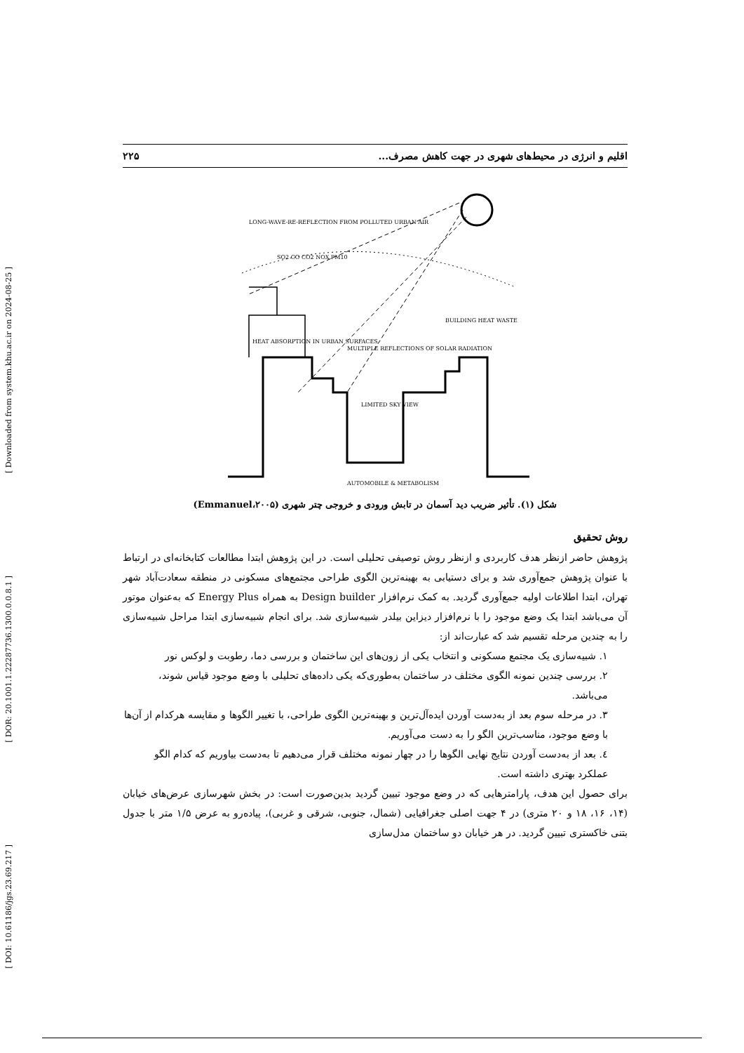[ Downloaded from system.khu.ac.ir on 2024-08-25 ]
[ DOR: 20.1001.1.22287736.1300.0.0.8.1 ]
[ DOI: 10.61186/jgs.23.69.217 ]
اقلیم و انرژی در محیط‌های شهری در جهت کاهش مصرف... ۲۲۵
LONG-WAVE-RE-REFLECTION FROM POLLUTED URBAN AIR
HEAT ABSORPTION IN URBAN SURFACES
MULTIPLE REFLECTIONS OF SOLAR RADIATION
BUILDING HEAT WASTE
LIMITED SKY VIEW
AUTOMOBILE & METABOLISM
SO2 CO CO2 NOX PM10
شکل (۱). تأثیر ضریب دید آسمان در تابش ورودی و خروجی چتر شهری (Emmanuel،۲۰۰۵)
روش تحقیق
پژوهش حاضر ازنظر هدف کاربردی و ازنظر روش توصیفی تحلیلی است. در این پژوهش ابتدا مطالعات کتابخانه‌ای در ارتباط با عنوان پژوهش جمع‌آوری شد و برای دستیابی به بهینه‌ترین الگوی طراحی مجتمع‌های مسکونی در منطقه سعادت‌آباد شهر تهران، ابتدا اطلاعات اولیه جمع‌آوری گردید. به کمک نرم‌افزار Design builder به همراه Energy Plus که به‌عنوان موتور آن می‌باشد ابتدا یک وضع موجود را با نرم‌افزار دیزاین بیلدر شبیه‌سازی شد. برای انجام شبیه‌سازی ابتدا مراحل شبیه‌سازی را به چندین مرحله تقسیم شد که عبارت‌اند از:
۱. شبیه‌سازی یک مجتمع مسکونی و انتخاب یکی از زون‌های این ساختمان و بررسی دما، رطوبت و لوکس نور
۲. بررسی چندین نمونه الگوی مختلف در ساختمان به‌طوری‌که یکی داده‌های تحلیلی با وضع موجود قیاس شوند، می‌باشد.
۳. در مرحله سوم بعد از به‌دست آوردن ایده‌آل‌ترین و بهینه‌ترین الگوی طراحی، با تغییر الگوها و مقایسه هرکدام از آن‌ها با وضع موجود، مناسب‌ترین الگو را به دست می‌آوریم.
٤. بعد از به‌دست آوردن نتایج نهایی الگوها را در چهار نمونه مختلف قرار می‌دهیم تا به‌دست بیاوریم که کدام الگو عملکرد بهتری داشته است.
برای حصول این هدف، پارامترهایی که در وضع موجود تبیین گردید بدین‌صورت است: در بخش شهرسازی عرض‌های خیابان (۱۴، ۱۶، ۱۸ و ۲۰ متری) در ۴ جهت اصلی جغرافیایی (شمال، جنوبی، شرقی و غربی)، پیاده‌رو به عرض ۱/۵ متر با جدول بتنی خاکستری تبیین گردید. در هر خیابان دو ساختمان مدل‌سازی